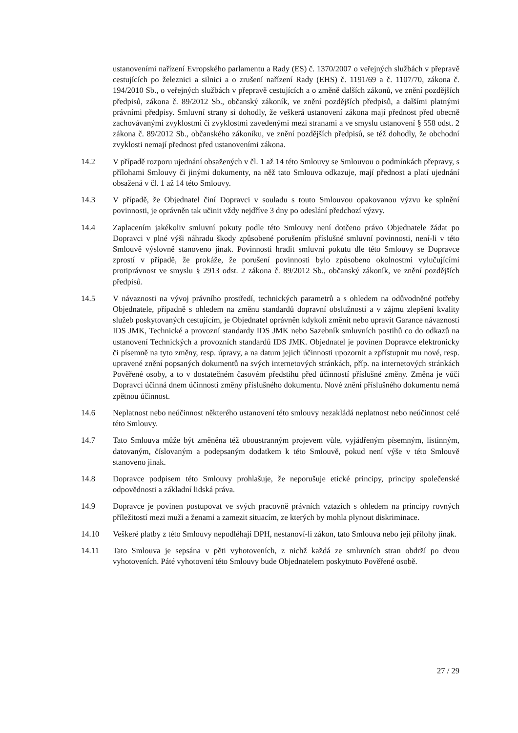ustanoveními nařízení Evropského parlamentu a Rady (ES) č. 1370/2007 o veřejných službách v přepravě cestujících po železnici a silnici a o zrušení nařízení Rady (EHS) č. 1191/69 a č. 1107/70, zákona č. 194/2010 Sb., o veřejných službách v přepravě cestujících a o změně dalších zákonů, ve znění pozdějších předpisů, zákona č. 89/2012 Sb., občanský zákoník, ve znění pozdějších předpisů, a dalšími platnými právními předpisy. Smluvní strany si dohodly, že veškerá ustanovení zákona mají přednost před obecně zachovávanými zvyklostmi či zvyklostmi zavedenými mezi stranami a ve smyslu ustanovení § 558 odst. 2 zákona č. 89/2012 Sb., občanského zákoníku, ve znění pozdějších předpisů, se též dohodly, že obchodní zvyklosti nemají přednost před ustanoveními zákona.
14.2 V případě rozporu ujednání obsažených v čl. 1 až 14 této Smlouvy se Smlouvou o podmínkách přepravy, s přílohami Smlouvy či jinými dokumenty, na něž tato Smlouva odkazuje, mají přednost a platí ujednání obsažená v čl. 1 až 14 této Smlouvy.
14.3 V případě, že Objednatel činí Dopravci v souladu s touto Smlouvou opakovanou výzvu ke splnění povinnosti, je oprávněn tak učinit vždy nejdříve 3 dny po odeslání předchozí výzvy.
14.4 Zaplacením jakékoliv smluvní pokuty podle této Smlouvy není dotčeno právo Objednatele žádat po Dopravci v plné výši náhradu škody způsobené porušením příslušné smluvní povinnosti, není-li v této Smlouvě výslovně stanoveno jinak. Povinnosti hradit smluvní pokutu dle této Smlouvy se Dopravce zprostí v případě, že prokáže, že porušení povinnosti bylo způsobeno okolnostmi vylučujícími protiprávnost ve smyslu § 2913 odst. 2 zákona č. 89/2012 Sb., občanský zákoník, ve znění pozdějších předpisů.
14.5 V návaznosti na vývoj právního prostředí, technických parametrů a s ohledem na odůvodněné potřeby Objednatele, případně s ohledem na změnu standardů dopravní obslužnosti a v zájmu zlepšení kvality služeb poskytovaných cestujícím, je Objednatel oprávněn kdykoli změnit nebo upravit Garance návaznosti IDS JMK, Technické a provozní standardy IDS JMK nebo Sazebník smluvních postihů co do odkazů na ustanovení Technických a provozních standardů IDS JMK. Objednatel je povinen Dopravce elektronicky či písemně na tyto změny, resp. úpravy, a na datum jejich účinnosti upozornit a zpřístupnit mu nové, resp. upravené znění popsaných dokumentů na svých internetových stránkách, příp. na internetových stránkách Pověřené osoby, a to v dostatečném časovém předstihu před účinností příslušné změny. Změna je vůči Dopravci účinná dnem účinnosti změny příslušného dokumentu. Nové znění příslušného dokumentu nemá zpětnou účinnost.
14.6 Neplatnost nebo neúčinnost některého ustanovení této smlouvy nezakládá neplatnost nebo neúčinnost celé této Smlouvy.
14.7 Tato Smlouva může být změněna též oboustranným projevem vůle, vyjádřeným písemným, listinným, datovaným, číslovaným a podepsaným dodatkem k této Smlouvě, pokud není výše v této Smlouvě stanoveno jinak.
14.8 Dopravce podpisem této Smlouvy prohlašuje, že neporušuje etické principy, principy společenské odpovědnosti a základní lidská práva.
14.9 Dopravce je povinen postupovat ve svých pracovně právních vztazích s ohledem na principy rovných příležitostí mezi muži a ženami a zamezit situacím, ze kterých by mohla plynout diskriminace.
14.10 Veškeré platby z této Smlouvy nepodléhají DPH, nestanoví-li zákon, tato Smlouva nebo její přílohy jinak.
14.11 Tato Smlouva je sepsána v pěti vyhotoveních, z nichž každá ze smluvních stran obdrží po dvou vyhotoveních. Páté vyhotovení této Smlouvy bude Objednatelem poskytnuto Pověřené osobě.
27 / 29